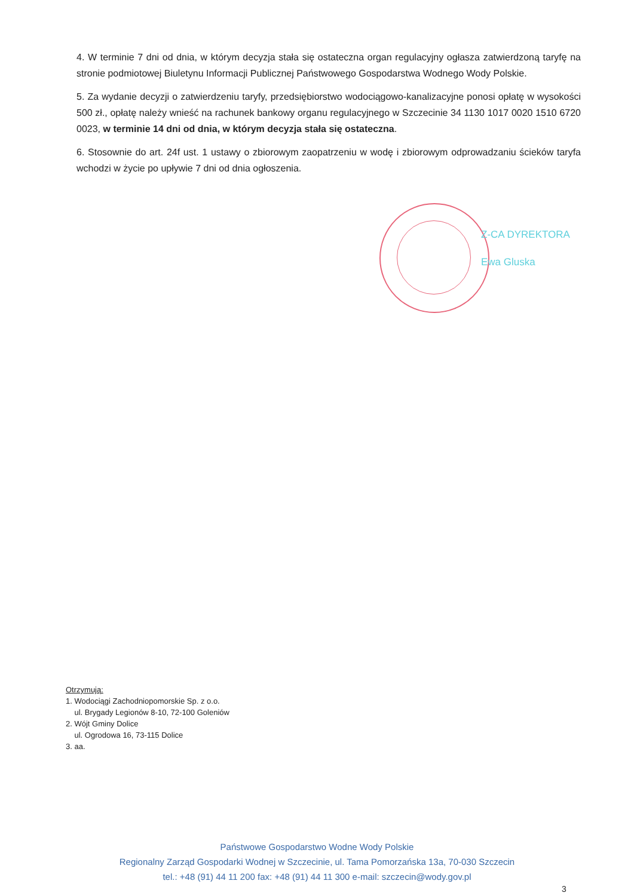4. W terminie 7 dni od dnia, w którym decyzja stała się ostateczna organ regulacyjny ogłasza zatwierdzoną taryfę na stronie podmiotowej Biuletynu Informacji Publicznej Państwowego Gospodarstwa Wodnego Wody Polskie.
5. Za wydanie decyzji o zatwierdzeniu taryfy, przedsiębiorstwo wodociągowo-kanalizacyjne ponosi opłatę w wysokości 500 zł., opłatę należy wnieść na rachunek bankowy organu regulacyjnego w Szczecinie 34 1130 1017 0020 1510 6720 0023, w terminie 14 dni od dnia, w którym decyzja stała się ostateczna.
6. Stosownie do art. 24f ust. 1 ustawy o zbiorowym zaopatrzeniu w wodę i zbiorowym odprowadzaniu ścieków taryfa wchodzi w życie po upływie 7 dni od dnia ogłoszenia.
Z-CA DYREKTORA
Ewa Gluska
Otrzymują:
1. Wodociągi Zachodniopomorskie Sp. z o.o.
ul. Brygady Legionów 8-10, 72-100 Goleniów
2. Wójt Gminy Dolice
ul. Ogrodowa 16, 73-115 Dolice
3. aa.
Państwowe Gospodarstwo Wodne Wody Polskie
Regionalny Zarząd Gospodarki Wodnej w Szczecinie, ul. Tama Pomorzańska 13a, 70-030 Szczecin
tel.: +48 (91) 44 11 200 fax: +48 (91) 44 11 300 e-mail: szczecin@wody.gov.pl
3